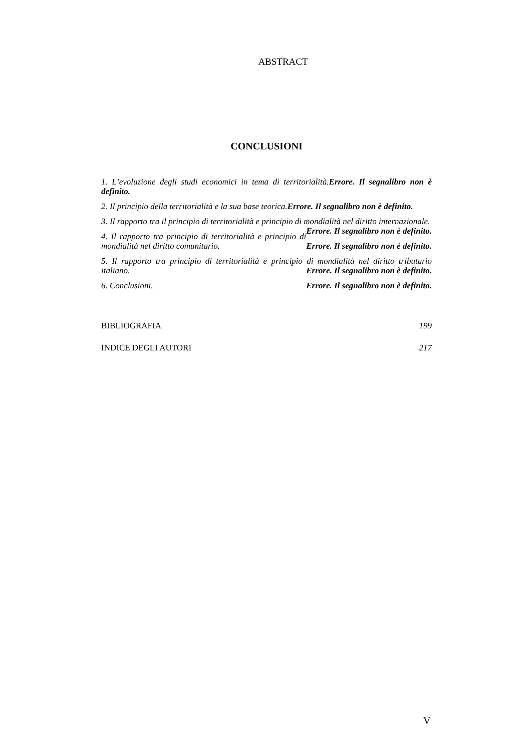ABSTRACT
CONCLUSIONI
1. L’evoluzione degli studi economici in tema di territorialità.Errore. Il segnalibro non è definito.
2. Il principio della territorialità e la sua base teorica.Errore. Il segnalibro non è definito.
3. Il rapporto tra il principio di territorialità e principio di mondialità nel diritto internazionale. Errore. Il segnalibro non è definito.
4. Il rapporto tra principio di territorialità e principio di mondialità nel diritto comunitario. Errore. Il segnalibro non è definito.
5. Il rapporto tra principio di territorialità e principio di mondialità nel diritto tributario italiano. Errore. Il segnalibro non è definito.
6. Conclusioni. Errore. Il segnalibro non è definito.
BIBLIOGRAFIA 199
INDICE DEGLI AUTORI 217
V